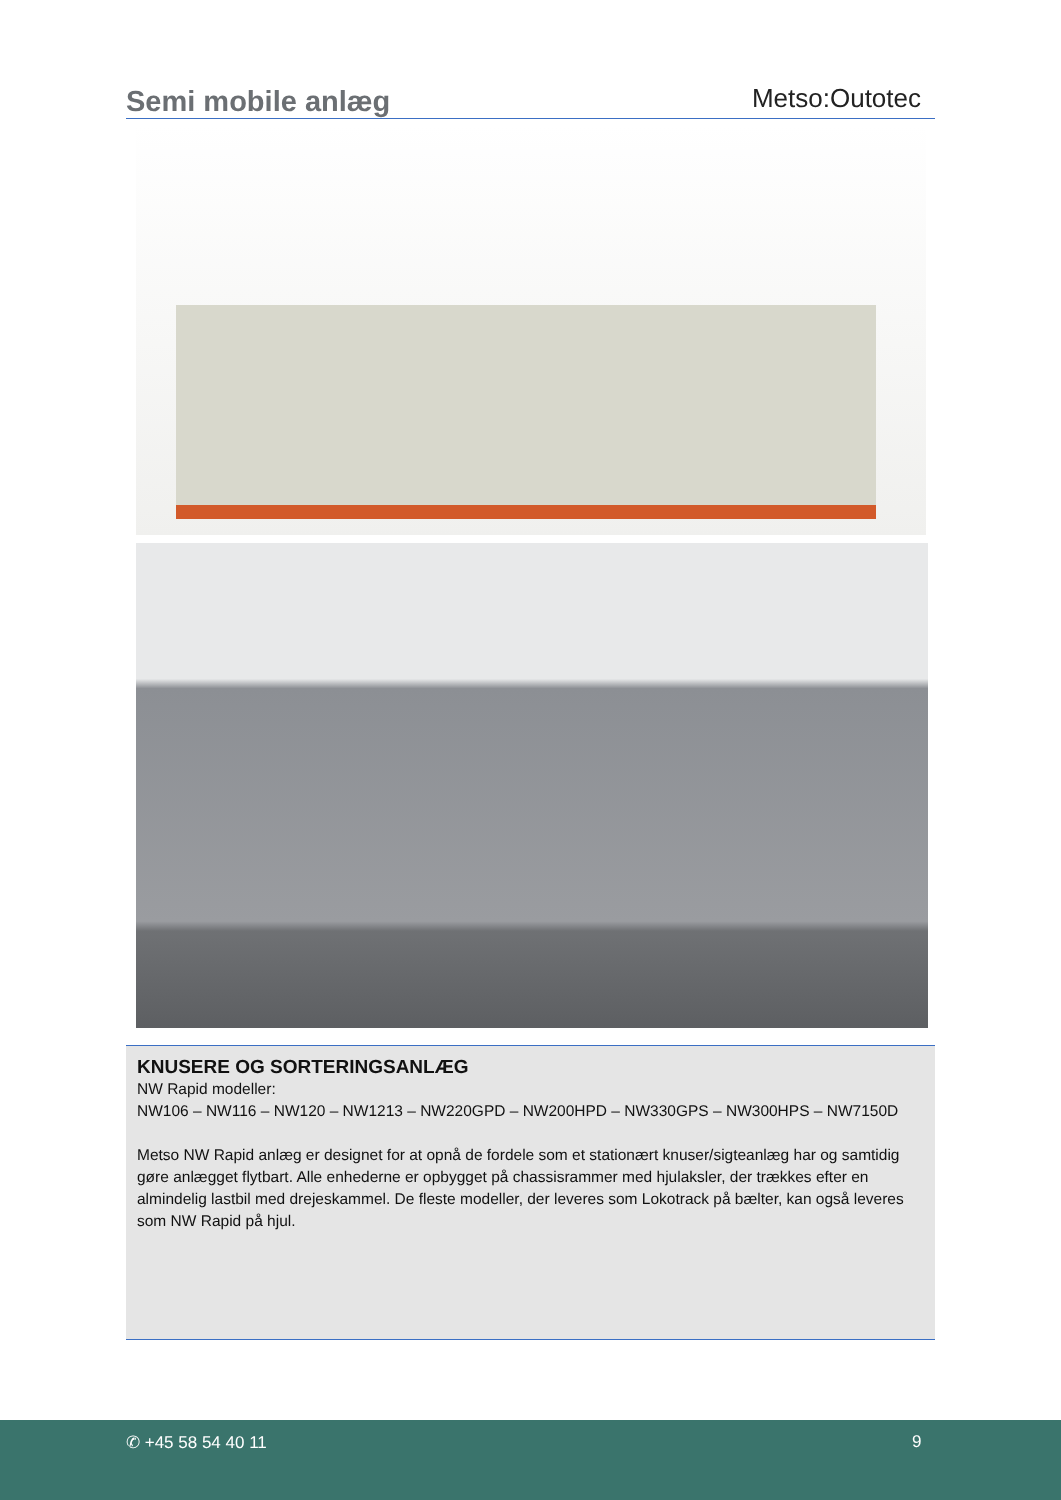Semi mobile anlæg
Metso:Outotec
KNUSERE OG SORTERINGSANLÆG
NW Rapid modeller:
NW106 – NW116 – NW120 – NW1213 – NW220GPD – NW200HPD – NW330GPS – NW300HPS – NW7150D
Metso NW Rapid anlæg er designet for at opnå de fordele som et stationært knuser/sigteanlæg har og samtidig gøre anlægget flytbart. Alle enhederne er opbygget på chassisrammer med hjulaksler, der trækkes efter en almindelig lastbil med drejeskammel. De fleste modeller, der leveres som Lokotrack på bælter, kan også leveres som NW Rapid på hjul.
✆ +45 58 54 40 11 9